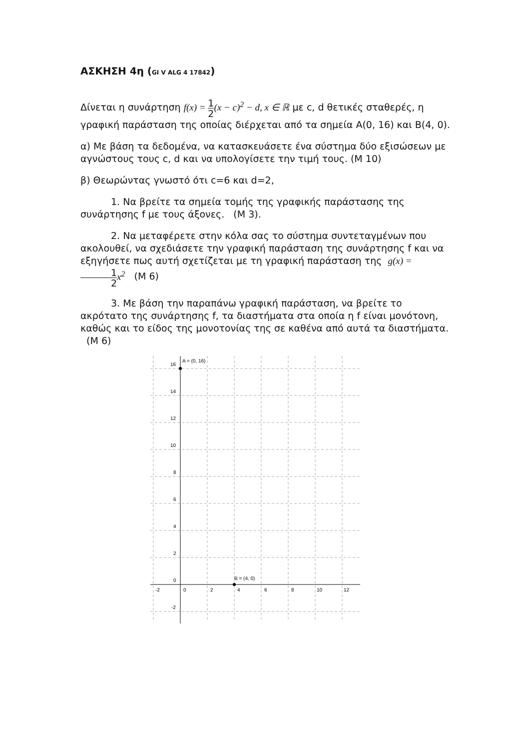ΑΣΚΗΣΗ 4η (GI V ALG 4 17842)
Δίνεται η συνάρτηση f(x) = 1 2(x − c)<sup>2</sup> − d, x ∈ ℝ με c, d θετικές σταθερές, η γραφική παράσταση της οποίας διέρχεται από τα σημεία Α(0, 16) και Β(4, 0).
α) Με βάση τα δεδομένα, να κατασκευάσετε ένα σύστημα δύο εξισώσεων με αγνώστους τους c, d και να υπολογίσετε την τιμή τους. (Μ 10)
β) Θεωρώντας γνωστό ότι c=6 και d=2,
1. Να βρείτε τα σημεία τομής της γραφικής παράστασης της συνάρτησης f με τους άξονες. (Μ 3).
2. Να μεταφέρετε στην κόλα σας το σύστημα συντεταγμένων που ακολουθεί, να σχεδιάσετε την γραφική παράσταση της συνάρτησης f και να εξηγήσετε πως αυτή σχετίζεται με τη γραφική παράσταση της g(x) = 1 2x<sup>2</sup> (Μ 6)
3. Με βάση την παραπάνω γραφική παράσταση, να βρείτε το ακρότατο της συνάρτησης f, τα διαστήματα στα οποία η f είναι μονότονη, καθώς και το είδος της μονοτονίας της σε καθένα από αυτά τα διαστήματα. (Μ 6)
A = (0, 16)
B = (4, 0)
16
14
12
10
8
6
4
2
0
-2
-2
0
2
4
6
8
10
12